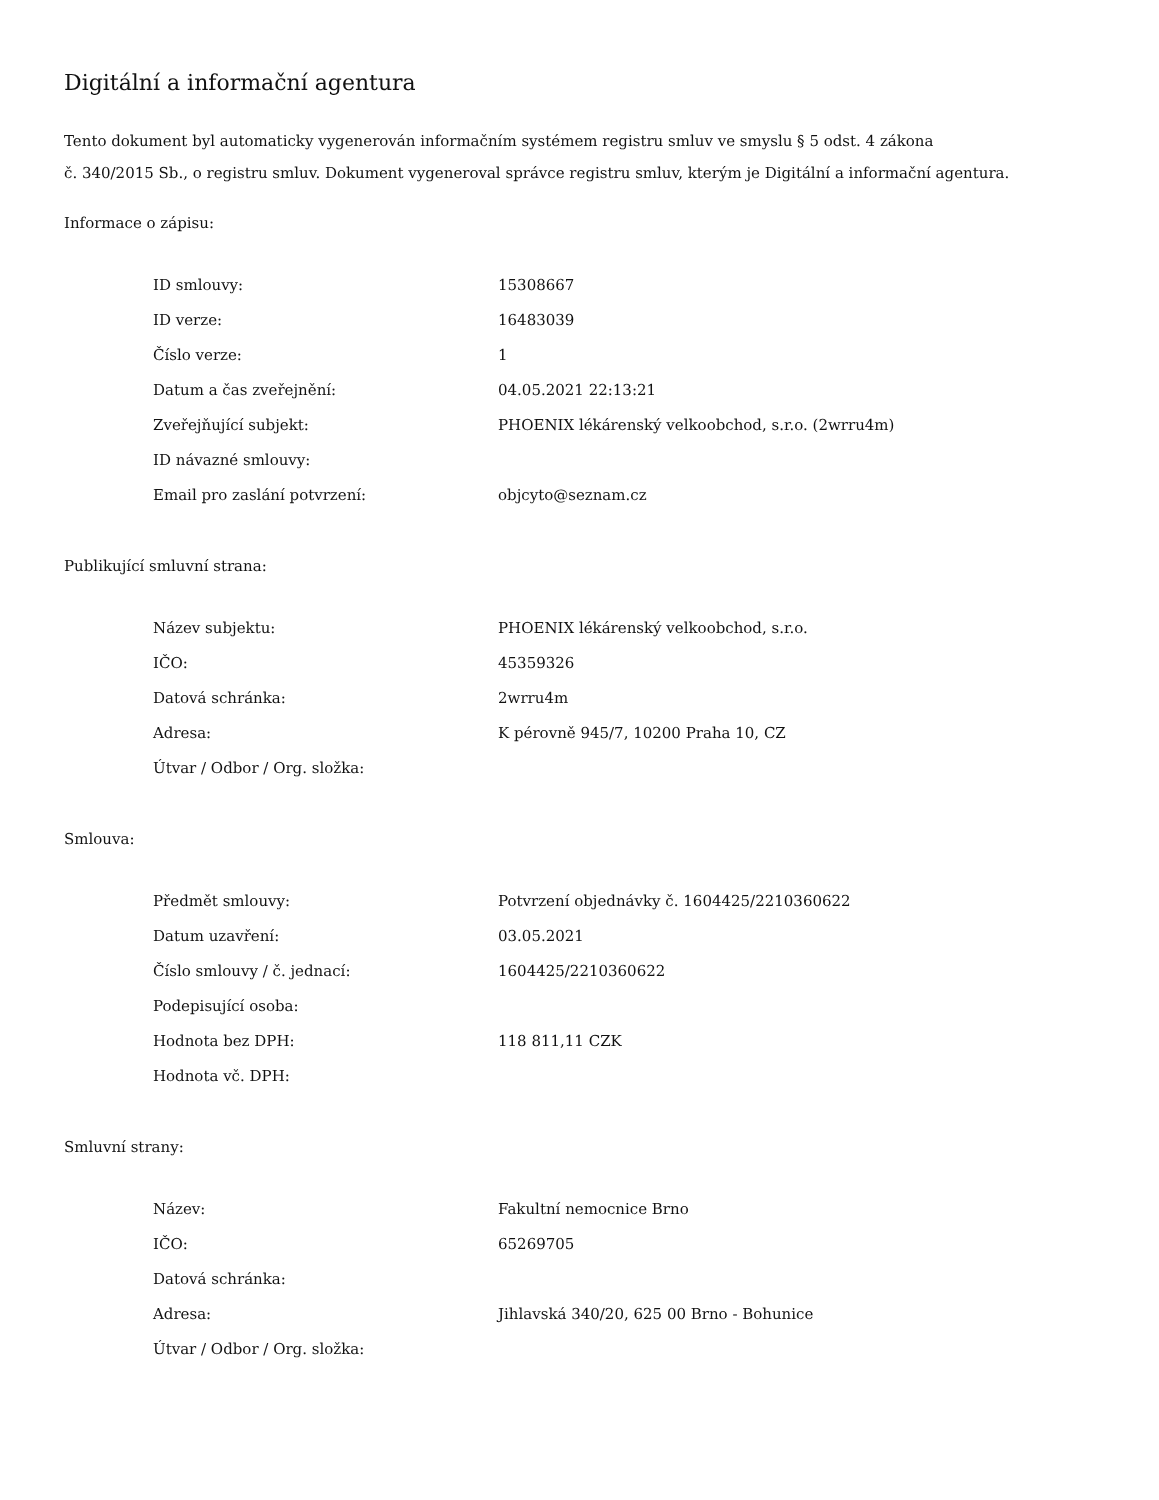Digitální a informační agentura
Tento dokument byl automaticky vygenerován informačním systémem registru smluv ve smyslu § 5 odst. 4 zákona
č. 340/2015 Sb., o registru smluv. Dokument vygeneroval správce registru smluv, kterým je Digitální a informační agentura.
Informace o zápisu:
| ID smlouvy: | 15308667 |
| ID verze: | 16483039 |
| Číslo verze: | 1 |
| Datum a čas zveřejnění: | 04.05.2021 22:13:21 |
| Zveřejňující subjekt: | PHOENIX lékárenský velkoobchod, s.r.o. (2wrru4m) |
| ID návazné smlouvy: | |
| Email pro zaslání potvrzení: | objcyto@seznam.cz |
Publikující smluvní strana:
| Název subjektu: | PHOENIX lékárenský velkoobchod, s.r.o. |
| IČO: | 45359326 |
| Datová schránka: | 2wrru4m |
| Adresa: | K pérovně 945/7, 10200 Praha 10, CZ |
| Útvar / Odbor / Org. složka: | |
Smlouva:
| Předmět smlouvy: | Potvrzení objednávky č. 1604425/2210360622 |
| Datum uzavření: | 03.05.2021 |
| Číslo smlouvy / č. jednací: | 1604425/2210360622 |
| Podepisující osoba: | |
| Hodnota bez DPH: | 118 811,11 CZK |
| Hodnota vč. DPH: | |
Smluvní strany:
| Název: | Fakultní nemocnice Brno |
| IČO: | 65269705 |
| Datová schránka: | |
| Adresa: | Jihlavská 340/20, 625 00 Brno - Bohunice |
| Útvar / Odbor / Org. složka: | |